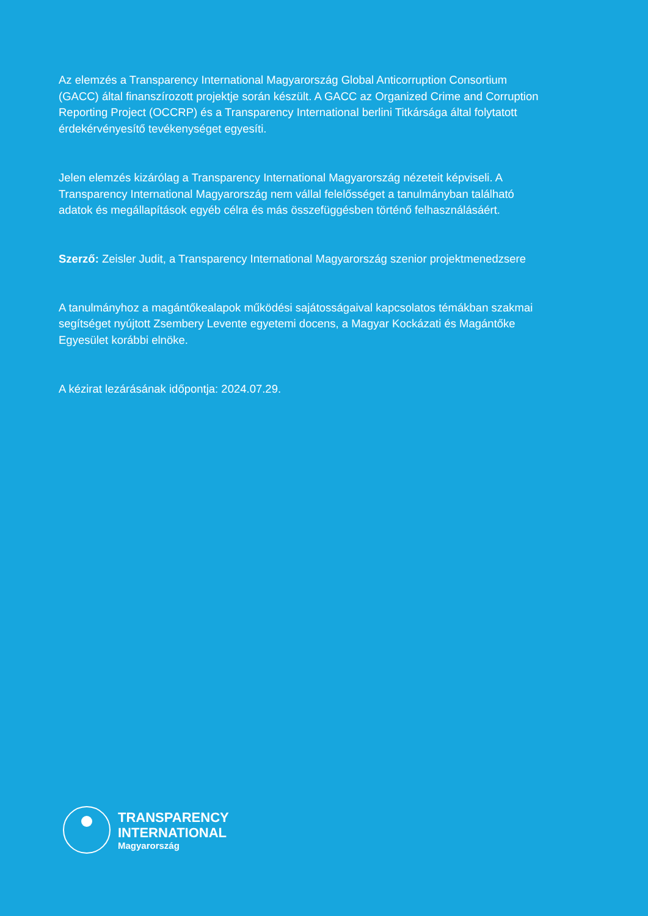Az elemzés a Transparency International Magyarország Global Anticorruption Consortium (GACC) által finanszírozott projektje során készült. A GACC az Organized Crime and Corruption Reporting Project (OCCRP) és a Transparency International berlini Titkársága által folytatott érdekérvényesítő tevékenységet egyesíti.
Jelen elemzés kizárólag a Transparency International Magyarország nézeteit képviseli. A Transparency International Magyarország nem vállal felelősséget a tanulmányban található adatok és megállapítások egyéb célra és más összefüggésben történő felhasználásáért.
Szerző: Zeisler Judit, a Transparency International Magyarország szenior projektmenedzsere
A tanulmányhoz a magántőkealapok működési sajátosságaival kapcsolatos témákban szakmai segítséget nyújtott Zsembery Levente egyetemi docens, a Magyar Kockázati és Magántőke Egyesület korábbi elnöke.
A kézirat lezárásának időpontja: 2024.07.29.
TRANSPARENCY
INTERNATIONAL
Magyarország